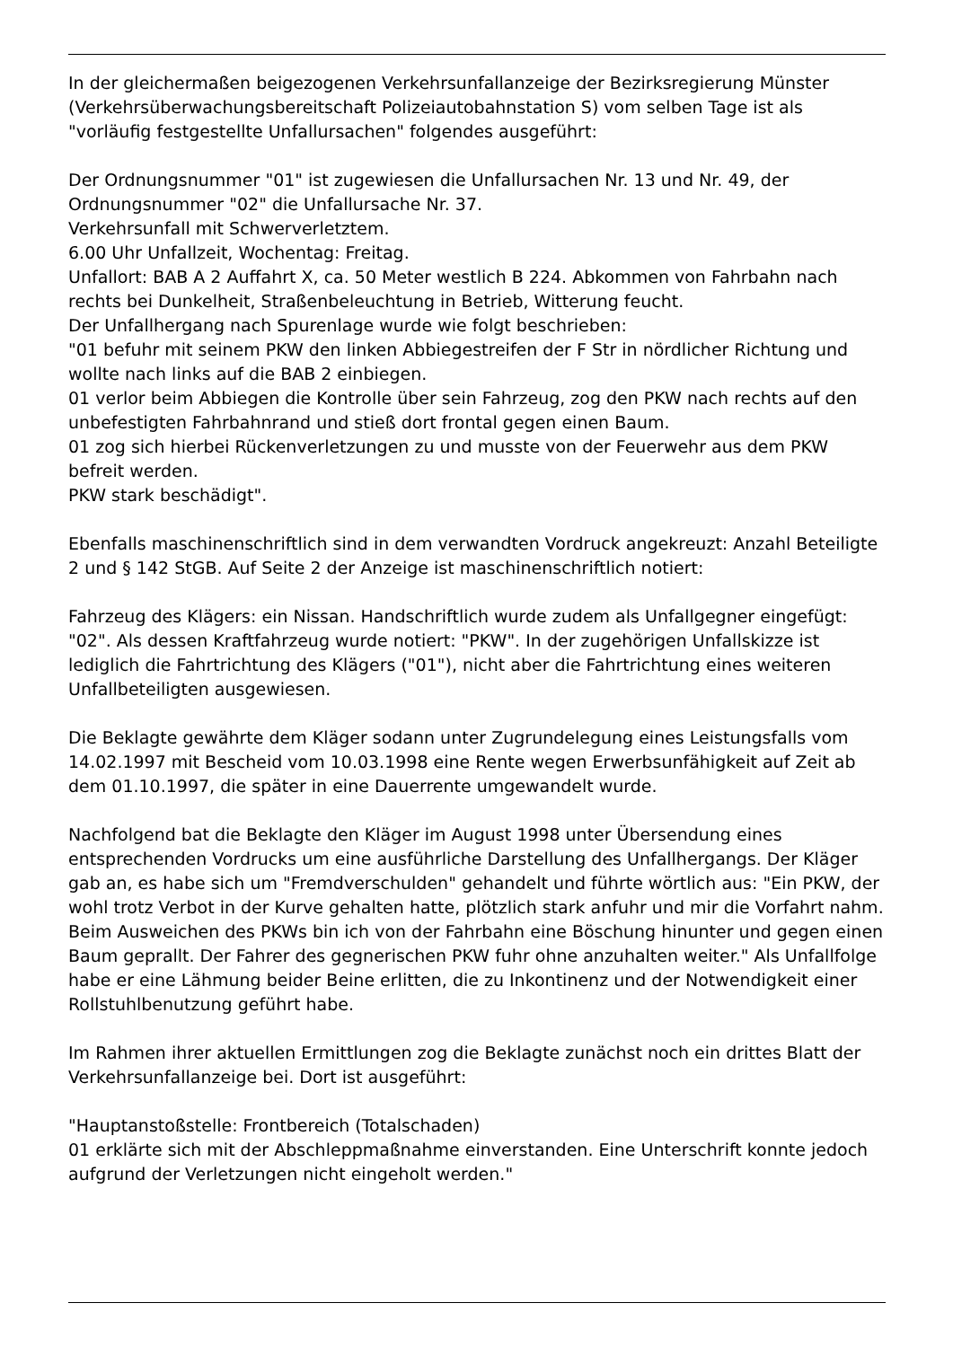In der gleichermaßen beigezogenen Verkehrsunfallanzeige der Bezirksregierung Münster (Verkehrsüberwachungsbereitschaft Polizeiautobahnstation S) vom selben Tage ist als "vorläufig festgestellte Unfallursachen" folgendes ausgeführt:
Der Ordnungsnummer "01" ist zugewiesen die Unfallursachen Nr. 13 und Nr. 49, der Ordnungsnummer "02" die Unfallursache Nr. 37.
Verkehrsunfall mit Schwerverletztem.
6.00 Uhr Unfallzeit, Wochentag: Freitag.
Unfallort: BAB A 2 Auffahrt X, ca. 50 Meter westlich B 224. Abkommen von Fahrbahn nach rechts bei Dunkelheit, Straßenbeleuchtung in Betrieb, Witterung feucht.
Der Unfallhergang nach Spurenlage wurde wie folgt beschrieben:
"01 befuhr mit seinem PKW den linken Abbiegestreifen der F Str in nördlicher Richtung und wollte nach links auf die BAB 2 einbiegen.
01 verlor beim Abbiegen die Kontrolle über sein Fahrzeug, zog den PKW nach rechts auf den unbefestigten Fahrbahnrand und stieß dort frontal gegen einen Baum.
01 zog sich hierbei Rückenverletzungen zu und musste von der Feuerwehr aus dem PKW befreit werden.
PKW stark beschädigt".
Ebenfalls maschinenschriftlich sind in dem verwandten Vordruck angekreuzt: Anzahl Beteiligte 2 und § 142 StGB. Auf Seite 2 der Anzeige ist maschinenschriftlich notiert:
Fahrzeug des Klägers: ein Nissan. Handschriftlich wurde zudem als Unfallgegner eingefügt: "02". Als dessen Kraftfahrzeug wurde notiert: "PKW". In der zugehörigen Unfallskizze ist lediglich die Fahrtrichtung des Klägers ("01"), nicht aber die Fahrtrichtung eines weiteren Unfallbeteiligten ausgewiesen.
Die Beklagte gewährte dem Kläger sodann unter Zugrundelegung eines Leistungsfalls vom 14.02.1997 mit Bescheid vom 10.03.1998 eine Rente wegen Erwerbsunfähigkeit auf Zeit ab dem 01.10.1997, die später in eine Dauerrente umgewandelt wurde.
Nachfolgend bat die Beklagte den Kläger im August 1998 unter Übersendung eines entsprechenden Vordrucks um eine ausführliche Darstellung des Unfallhergangs. Der Kläger gab an, es habe sich um "Fremdverschulden" gehandelt und führte wörtlich aus: "Ein PKW, der wohl trotz Verbot in der Kurve gehalten hatte, plötzlich stark anfuhr und mir die Vorfahrt nahm. Beim Ausweichen des PKWs bin ich von der Fahrbahn eine Böschung hinunter und gegen einen Baum geprallt. Der Fahrer des gegnerischen PKW fuhr ohne anzuhalten weiter." Als Unfallfolge habe er eine Lähmung beider Beine erlitten, die zu Inkontinenz und der Notwendigkeit einer Rollstuhlbenutzung geführt habe.
Im Rahmen ihrer aktuellen Ermittlungen zog die Beklagte zunächst noch ein drittes Blatt der Verkehrsunfallanzeige bei. Dort ist ausgeführt:
"Hauptanstoßstelle: Frontbereich (Totalschaden)
01 erklärte sich mit der Abschleppmaßnahme einverstanden. Eine Unterschrift konnte jedoch aufgrund der Verletzungen nicht eingeholt werden."